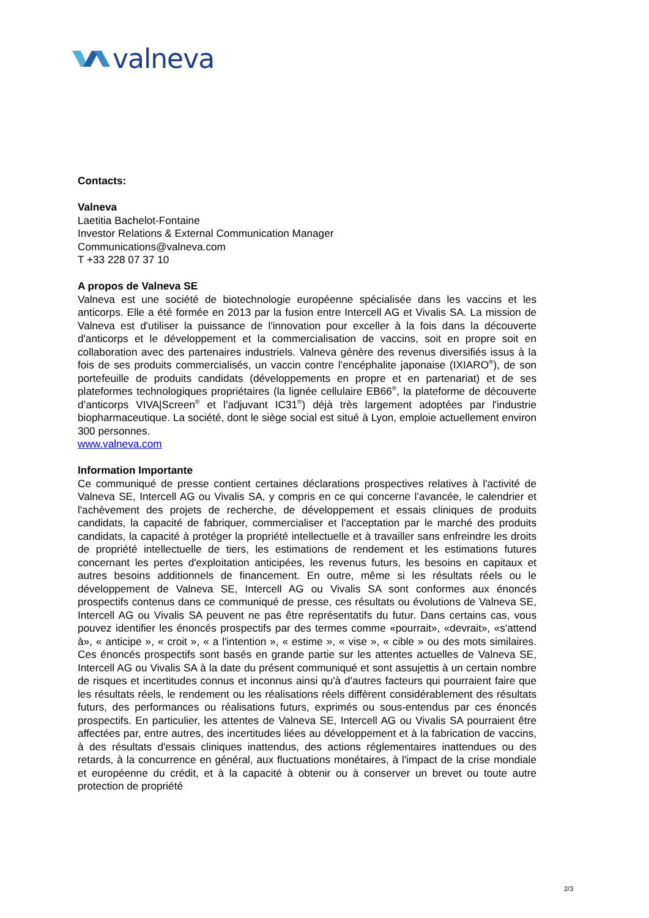valneva
Contacts:
Valneva
Laetitia Bachelot-Fontaine
Investor Relations & External Communication Manager
Communications@valneva.com
T +33 228 07 37 10
A propos de Valneva SE
Valneva est une société de biotechnologie européenne spécialisée dans les vaccins et les anticorps. Elle a été formée en 2013 par la fusion entre Intercell AG et Vivalis SA. La mission de Valneva est d'utiliser la puissance de l'innovation pour exceller à la fois dans la découverte d'anticorps et le développement et la commercialisation de vaccins, soit en propre soit en collaboration avec des partenaires industriels. Valneva génère des revenus diversifiés issus à la fois de ses produits commercialisés, un vaccin contre l’encéphalite japonaise (IXIARO<sup>®</sup>), de son portefeuille de produits candidats (développements en propre et en partenariat) et de ses plateformes technologiques propriétaires (la lignée cellulaire EB66<sup>®</sup>, la plateforme de découverte d’anticorps VIVA|Screen<sup>®</sup> et l’adjuvant IC31<sup>®</sup>) déjà très largement adoptées par l'industrie biopharmaceutique. La société, dont le siège social est situé à Lyon, emploie actuellement environ 300 personnes.
www.valneva.com
Information Importante
Ce communiqué de presse contient certaines déclarations prospectives relatives à l'activité de Valneva SE, Intercell AG ou Vivalis SA, y compris en ce qui concerne l’avancée, le calendrier et l'achèvement des projets de recherche, de développement et essais cliniques de produits candidats, la capacité de fabriquer, commercialiser et l'acceptation par le marché des produits candidats, la capacité à protéger la propriété intellectuelle et à travailler sans enfreindre les droits de propriété intellectuelle de tiers, les estimations de rendement et les estimations futures concernant les pertes d'exploitation anticipées, les revenus futurs, les besoins en capitaux et autres besoins additionnels de financement. En outre, même si les résultats réels ou le développement de Valneva SE, Intercell AG ou Vivalis SA sont conformes aux énoncés prospectifs contenus dans ce communiqué de presse, ces résultats ou évolutions de Valneva SE, Intercell AG ou Vivalis SA peuvent ne pas être représentatifs du futur. Dans certains cas, vous pouvez identifier les énoncés prospectifs par des termes comme «pourrait», «devrait», «s'attend à», « anticipe », « croit », « a l'intention », « estime », « vise », « cible » ou des mots similaires. Ces énoncés prospectifs sont basés en grande partie sur les attentes actuelles de Valneva SE, Intercell AG ou Vivalis SA à la date du présent communiqué et sont assujettis à un certain nombre de risques et incertitudes connus et inconnus ainsi qu'à d'autres facteurs qui pourraient faire que les résultats réels, le rendement ou les réalisations réels diffèrent considérablement des résultats futurs, des performances ou réalisations futurs, exprimés ou sous-entendus par ces énoncés prospectifs. En particulier, les attentes de Valneva SE, Intercell AG ou Vivalis SA pourraient être affectées par, entre autres, des incertitudes liées au développement et à la fabrication de vaccins, à des résultats d'essais cliniques inattendus, des actions réglementaires inattendues ou des retards, à la concurrence en général, aux fluctuations monétaires, à l'impact de la crise mondiale et européenne du crédit, et à la capacité à obtenir ou à conserver un brevet ou toute autre protection de propriété
2/3